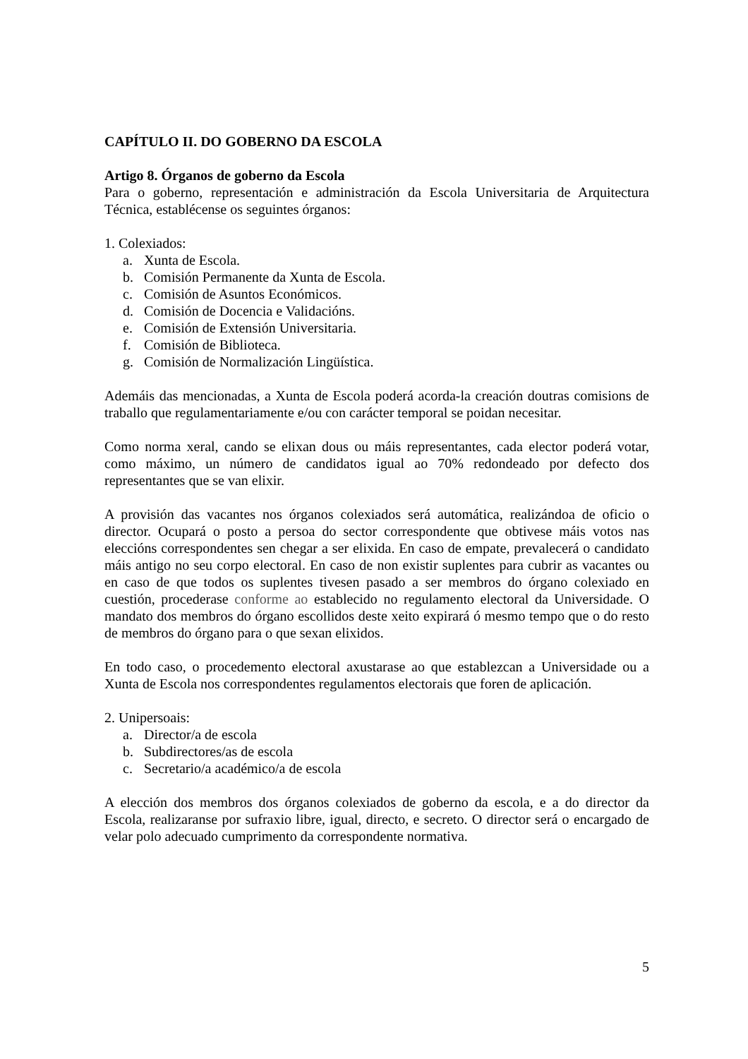CAPÍTULO II. DO GOBERNO DA ESCOLA
Artigo 8. Órganos de goberno da Escola
Para o goberno, representación e administración da Escola Universitaria de Arquitectura Técnica, establécense os seguintes órganos:
1. Colexiados:
a. Xunta de Escola.
b. Comisión Permanente da Xunta de Escola.
c. Comisión de Asuntos Económicos.
d. Comisión de Docencia e Validacións.
e. Comisión de Extensión Universitaria.
f. Comisión de Biblioteca.
g. Comisión de Normalización Lingüística.
Ademáis das mencionadas, a Xunta de Escola poderá acorda-la creación doutras comisions de traballo que regulamentariamente e/ou con carácter temporal se poidan necesitar.
Como norma xeral, cando se elixan dous ou máis representantes, cada elector poderá votar, como máximo, un número de candidatos igual ao 70% redondeado por defecto dos representantes que se van elixir.
A provisión das vacantes nos órganos colexiados será automática, realizándoa de oficio o director. Ocupará o posto a persoa do sector correspondente que obtivese máis votos nas eleccións correspondentes sen chegar a ser elixida. En caso de empate, prevalecerá o candidato máis antigo no seu corpo electoral. En caso de non existir suplentes para cubrir as vacantes ou en caso de que todos os suplentes tivesen pasado a ser membros do órgano colexiado en cuestión, procederase conforme ao establecido no regulamento electoral da Universidade. O mandato dos membros do órgano escollidos deste xeito expirará ó mesmo tempo que o do resto de membros do órgano para o que sexan elixidos.
En todo caso, o procedemento electoral axustarase ao que establezcan a Universidade ou a Xunta de Escola nos correspondentes regulamentos electorais que foren de aplicación.
2. Unipersoais:
a. Director/a de escola
b. Subdirectores/as de escola
c. Secretario/a académico/a de escola
A elección dos membros dos órganos colexiados de goberno da escola, e a do director da Escola, realizaranse por sufraxio libre, igual, directo, e secreto. O director será o encargado de velar polo adecuado cumprimento da correspondente normativa.
5